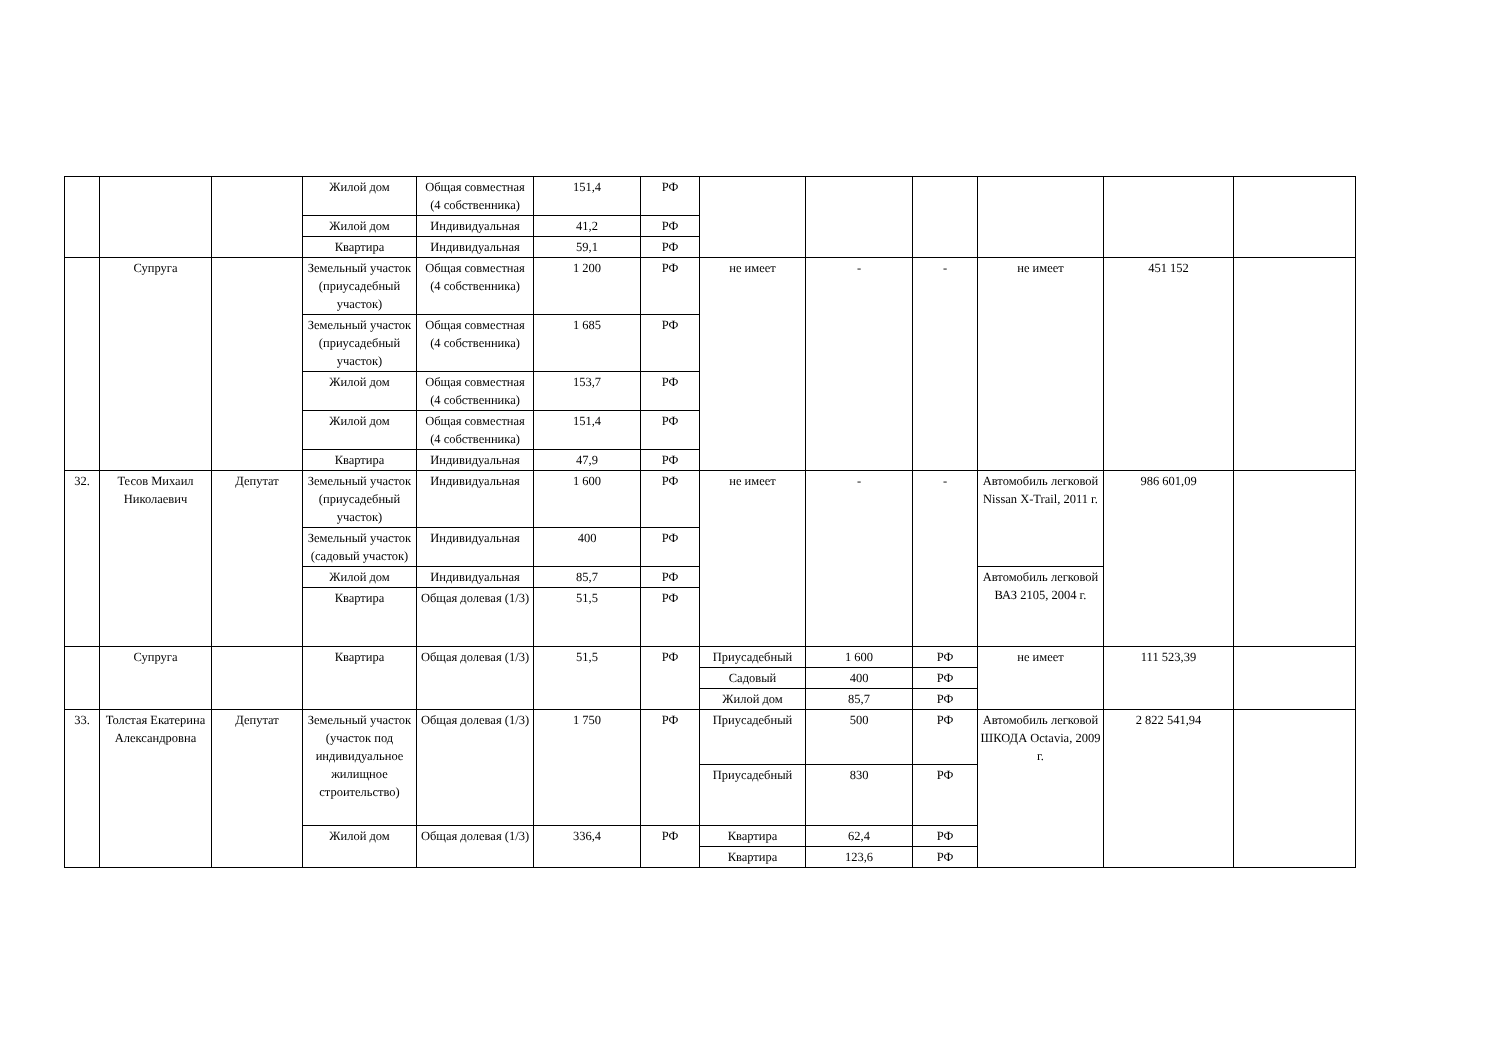| | | | Жилой дом | Общая совместная (4 собственника) | 151,4 | РФ | | | | | | |
| | | | Жилой дом | Индивидуальная | 41,2 | РФ | | | | | | |
| | | | Квартира | Индивидуальная | 59,1 | РФ | | | | | | |
| | Супруга | | Земельный участок (приусадебный участок) | Общая совместная (4 собственника) | 1 200 | РФ | не имеет | - | - | не имеет | 451 152 | |
| | | | Земельный участок (приусадебный участок) | Общая совместная (4 собственника) | 1 685 | РФ | | | | | | |
| | | | Жилой дом | Общая совместная (4 собственника) | 153,7 | РФ | | | | | | |
| | | | Жилой дом | Общая совместная (4 собственника) | 151,4 | РФ | | | | | | |
| | | | Квартира | Индивидуальная | 47,9 | РФ | | | | | | |
| 32. | Тесов Михаил Николаевич | Депутат | Земельный участок (приусадебный участок) | Индивидуальная | 1 600 | РФ | не имеет | - | - | Автомобиль легковой Nissan X-Trail, 2011 г. | 986 601,09 | |
| | | | Земельный участок (садовый участок) | Индивидуальная | 400 | РФ | | | | | | |
| | | | Жилой дом | Индивидуальная | 85,7 | РФ | | | | Автомобиль легковой ВАЗ 2105, 2004 г. | | |
| | | | Квартира | Общая долевая (1/3) | 51,5 | РФ | | | | | | |
| | Супруга | | Квартира | Общая долевая (1/3) | 51,5 | РФ | Приусадебный | 1 600 | РФ | не имеет | 111 523,39 | |
| | | | | | | | Садовый | 400 | РФ | | | |
| | | | | | | | Жилой дом | 85,7 | РФ | | | |
| 33. | Толстая Екатерина Александровна | Депутат | Земельный участок (участок под индивидуальное жилищное строительство) | Общая долевая (1/3) | 1 750 | РФ | Приусадебный | 500 | РФ | Автомобиль легковой ШКОДА Octavia, 2009 г. | 2 822 541,94 | |
| | | | | | | | Приусадебный | 830 | РФ | | | |
| | | | Жилой дом | Общая долевая (1/3) | 336,4 | РФ | Квартира | 62,4 | РФ | | | |
| | | | | | | | Квартира | 123,6 | РФ | | | |